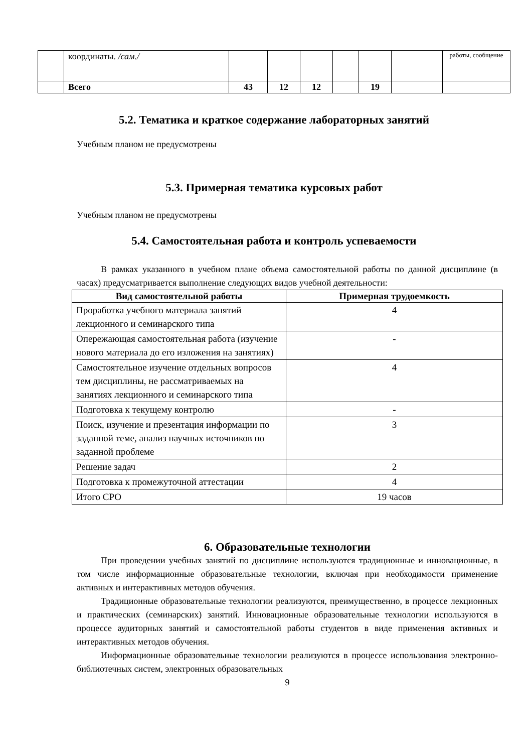| | координаты. /сам./ | | | | | | | работы, сообщение |
| | Всего | 43 | 12 | 12 | | 19 | | |
5.2. Тематика и краткое содержание лабораторных занятий
Учебным планом не предусмотрены
5.3. Примерная тематика курсовых работ
Учебным планом не предусмотрены
5.4. Самостоятельная работа и контроль успеваемости
В рамках указанного в учебном плане объема самостоятельной работы по данной дисциплине (в часах) предусматривается выполнение следующих видов учебной деятельности:
| Вид самостоятельной работы | Примерная трудоемкость |
| --- | --- |
| Проработка учебного материала занятий лекционного и семинарского типа | 4 |
| Опережающая самостоятельная работа (изучение нового материала до его изложения на занятиях) | - |
| Самостоятельное изучение отдельных вопросов тем дисциплины, не рассматриваемых на занятиях лекционного и семинарского типа | 4 |
| Подготовка к текущему контролю | - |
| Поиск, изучение и презентация информации по заданной теме, анализ научных источников по заданной проблеме | 3 |
| Решение задач | 2 |
| Подготовка к промежуточной аттестации | 4 |
| Итого СРО | 19 часов |
6. Образовательные технологии
При проведении учебных занятий по дисциплине используются традиционные и инновационные, в том числе информационные образовательные технологии, включая при необходимости применение активных и интерактивных методов обучения.
Традиционные образовательные технологии реализуются, преимущественно, в процессе лекционных и практических (семинарских) занятий. Инновационные образовательные технологии используются в процессе аудиторных занятий и самостоятельной работы студентов в виде применения активных и интерактивных методов обучения.
Информационные образовательные технологии реализуются в процессе использования электронно-библиотечных систем, электронных образовательных
9